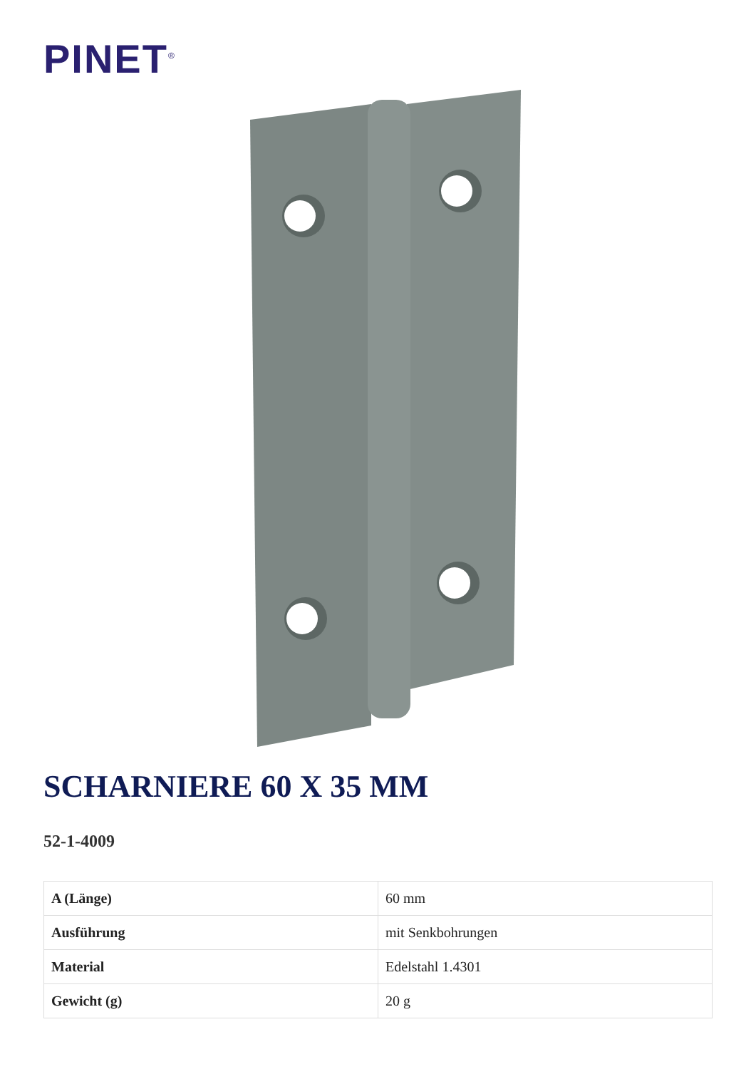PINET<sup>®</sup>
SCHARNIERE 60 X 35 MM
52-1-4009
| A (Länge) | 60 mm |
| Ausführung | mit Senkbohrungen |
| Material | Edelstahl 1.4301 |
| Gewicht (g) | 20 g |